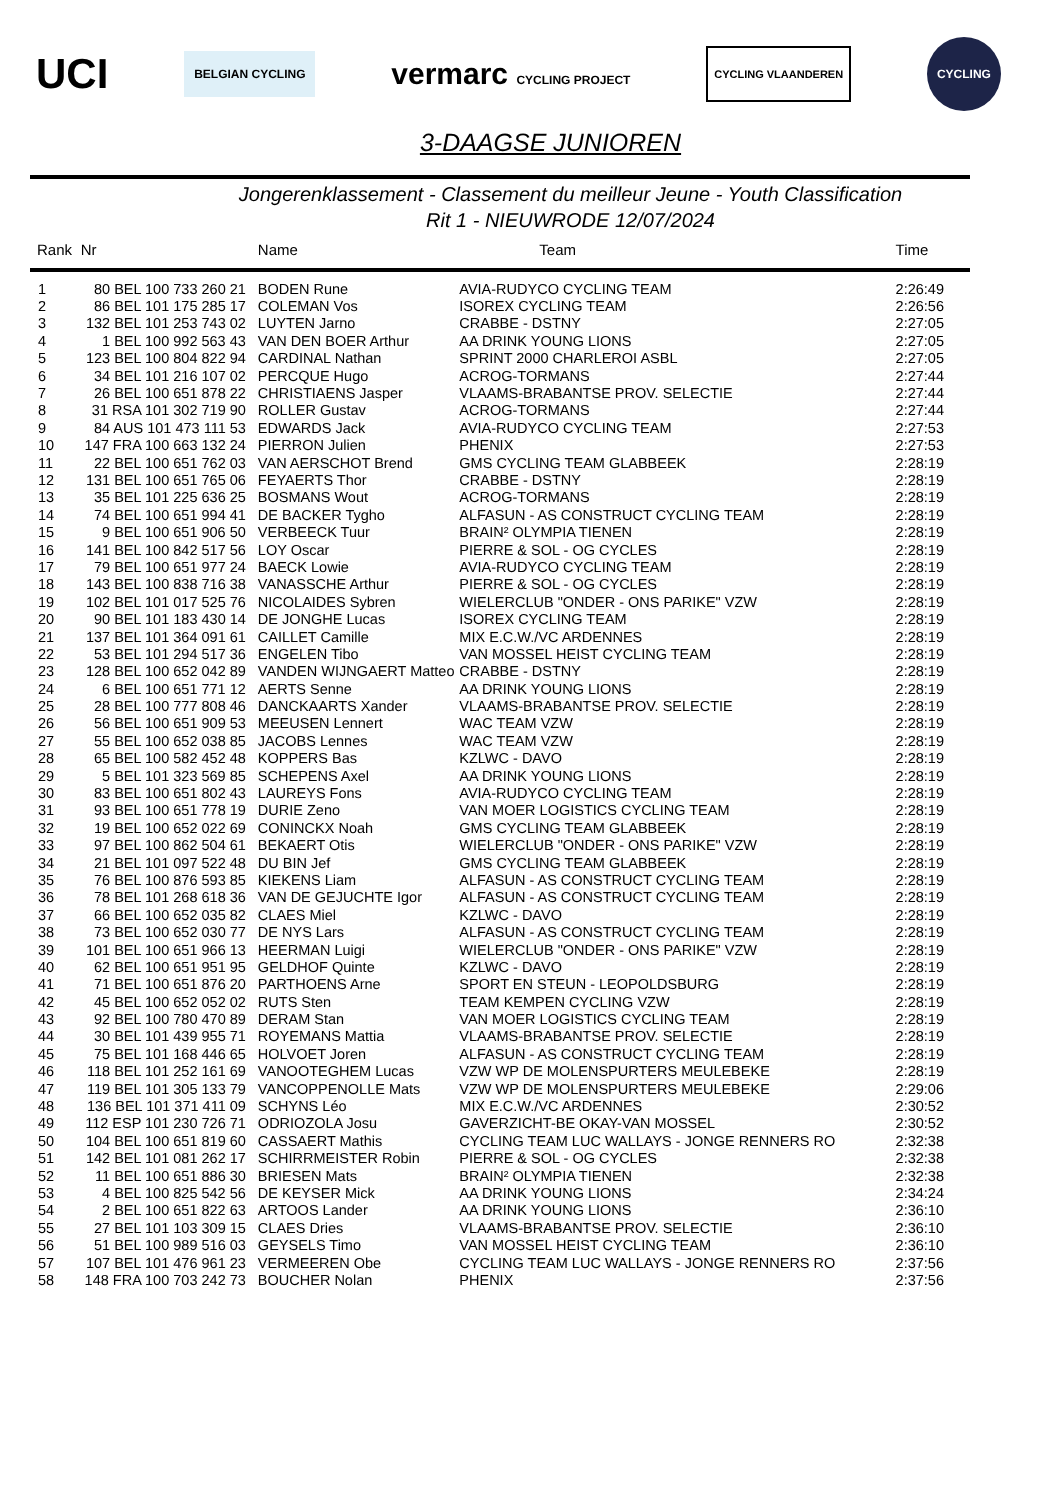UCI BELGIAN CYCLING vermarc CYCLING PROJECT CYCLING VLAANDEREN CYCLING
3-DAAGSE JUNIOREN
Jongerenklassement - Classement du meilleur Jeune - Youth Classification
Rit 1 - NIEUWRODE 12/07/2024
| Rank | Nr | Name | Team | Time |
| --- | --- | --- | --- | --- |
| 1 | 80 BEL 100 733 260 21 | BODEN Rune | AVIA-RUDYCO CYCLING TEAM | 2:26:49 |
| 2 | 86 BEL 101 175 285 17 | COLEMAN Vos | ISOREX CYCLING TEAM | 2:26:56 |
| 3 | 132 BEL 101 253 743 02 | LUYTEN Jarno | CRABBE - DSTNY | 2:27:05 |
| 4 | 1 BEL 100 992 563 43 | VAN DEN BOER Arthur | AA DRINK YOUNG LIONS | 2:27:05 |
| 5 | 123 BEL 100 804 822 94 | CARDINAL Nathan | SPRINT 2000 CHARLEROI ASBL | 2:27:05 |
| 6 | 34 BEL 101 216 107 02 | PERCQUE Hugo | ACROG-TORMANS | 2:27:44 |
| 7 | 26 BEL 100 651 878 22 | CHRISTIAENS Jasper | VLAAMS-BRABANTSE PROV. SELECTIE | 2:27:44 |
| 8 | 31 RSA 101 302 719 90 | ROLLER Gustav | ACROG-TORMANS | 2:27:44 |
| 9 | 84 AUS 101 473 111 53 | EDWARDS Jack | AVIA-RUDYCO CYCLING TEAM | 2:27:53 |
| 10 | 147 FRA 100 663 132 24 | PIERRON Julien | PHENIX | 2:27:53 |
| 11 | 22 BEL 100 651 762 03 | VAN AERSCHOT Brend | GMS CYCLING TEAM GLABBEEK | 2:28:19 |
| 12 | 131 BEL 100 651 765 06 | FEYAERTS Thor | CRABBE - DSTNY | 2:28:19 |
| 13 | 35 BEL 101 225 636 25 | BOSMANS Wout | ACROG-TORMANS | 2:28:19 |
| 14 | 74 BEL 100 651 994 41 | DE BACKER Tygho | ALFASUN - AS CONSTRUCT CYCLING TEAM | 2:28:19 |
| 15 | 9 BEL 100 651 906 50 | VERBEECK Tuur | BRAIN² OLYMPIA TIENEN | 2:28:19 |
| 16 | 141 BEL 100 842 517 56 | LOY Oscar | PIERRE & SOL - OG CYCLES | 2:28:19 |
| 17 | 79 BEL 100 651 977 24 | BAECK Lowie | AVIA-RUDYCO CYCLING TEAM | 2:28:19 |
| 18 | 143 BEL 100 838 716 38 | VANASSCHE Arthur | PIERRE & SOL - OG CYCLES | 2:28:19 |
| 19 | 102 BEL 101 017 525 76 | NICOLAIDES Sybren | WIELERCLUB "ONDER - ONS PARIKE" VZW | 2:28:19 |
| 20 | 90 BEL 101 183 430 14 | DE JONGHE Lucas | ISOREX CYCLING TEAM | 2:28:19 |
| 21 | 137 BEL 101 364 091 61 | CAILLET Camille | MIX E.C.W./VC ARDENNES | 2:28:19 |
| 22 | 53 BEL 101 294 517 36 | ENGELEN Tibo | VAN MOSSEL HEIST CYCLING TEAM | 2:28:19 |
| 23 | 128 BEL 100 652 042 89 | VANDEN WIJNGAERT Matteo | CRABBE - DSTNY | 2:28:19 |
| 24 | 6 BEL 100 651 771 12 | AERTS Senne | AA DRINK YOUNG LIONS | 2:28:19 |
| 25 | 28 BEL 100 777 808 46 | DANCKAARTS Xander | VLAAMS-BRABANTSE PROV. SELECTIE | 2:28:19 |
| 26 | 56 BEL 100 651 909 53 | MEEUSEN Lennert | WAC TEAM VZW | 2:28:19 |
| 27 | 55 BEL 100 652 038 85 | JACOBS Lennes | WAC TEAM VZW | 2:28:19 |
| 28 | 65 BEL 100 582 452 48 | KOPPERS Bas | KZLWC - DAVO | 2:28:19 |
| 29 | 5 BEL 101 323 569 85 | SCHEPENS Axel | AA DRINK YOUNG LIONS | 2:28:19 |
| 30 | 83 BEL 100 651 802 43 | LAUREYS Fons | AVIA-RUDYCO CYCLING TEAM | 2:28:19 |
| 31 | 93 BEL 100 651 778 19 | DURIE Zeno | VAN MOER LOGISTICS CYCLING TEAM | 2:28:19 |
| 32 | 19 BEL 100 652 022 69 | CONINCKX Noah | GMS CYCLING TEAM GLABBEEK | 2:28:19 |
| 33 | 97 BEL 100 862 504 61 | BEKAERT Otis | WIELERCLUB "ONDER - ONS PARIKE" VZW | 2:28:19 |
| 34 | 21 BEL 101 097 522 48 | DU BIN Jef | GMS CYCLING TEAM GLABBEEK | 2:28:19 |
| 35 | 76 BEL 100 876 593 85 | KIEKENS Liam | ALFASUN - AS CONSTRUCT CYCLING TEAM | 2:28:19 |
| 36 | 78 BEL 101 268 618 36 | VAN DE GEJUCHTE Igor | ALFASUN - AS CONSTRUCT CYCLING TEAM | 2:28:19 |
| 37 | 66 BEL 100 652 035 82 | CLAES Miel | KZLWC - DAVO | 2:28:19 |
| 38 | 73 BEL 100 652 030 77 | DE NYS Lars | ALFASUN - AS CONSTRUCT CYCLING TEAM | 2:28:19 |
| 39 | 101 BEL 100 651 966 13 | HEERMAN Luigi | WIELERCLUB "ONDER - ONS PARIKE" VZW | 2:28:19 |
| 40 | 62 BEL 100 651 951 95 | GELDHOF Quinte | KZLWC - DAVO | 2:28:19 |
| 41 | 71 BEL 100 651 876 20 | PARTHOENS Arne | SPORT EN STEUN - LEOPOLDSBURG | 2:28:19 |
| 42 | 45 BEL 100 652 052 02 | RUTS Sten | TEAM KEMPEN CYCLING VZW | 2:28:19 |
| 43 | 92 BEL 100 780 470 89 | DERAM Stan | VAN MOER LOGISTICS CYCLING TEAM | 2:28:19 |
| 44 | 30 BEL 101 439 955 71 | ROYEMANS Mattia | VLAAMS-BRABANTSE PROV. SELECTIE | 2:28:19 |
| 45 | 75 BEL 101 168 446 65 | HOLVOET Joren | ALFASUN - AS CONSTRUCT CYCLING TEAM | 2:28:19 |
| 46 | 118 BEL 101 252 161 69 | VANOOTEGHEM Lucas | VZW WP DE MOLENSPURTERS MEULEBEKE | 2:28:19 |
| 47 | 119 BEL 101 305 133 79 | VANCOPPENOLLE Mats | VZW WP DE MOLENSPURTERS MEULEBEKE | 2:29:06 |
| 48 | 136 BEL 101 371 411 09 | SCHYNS Léo | MIX E.C.W./VC ARDENNES | 2:30:52 |
| 49 | 112 ESP 101 230 726 71 | ODRIOZOLA Josu | GAVERZICHT-BE OKAY-VAN MOSSEL | 2:30:52 |
| 50 | 104 BEL 100 651 819 60 | CASSAERT Mathis | CYCLING TEAM LUC WALLAYS - JONGE RENNERS RO | 2:32:38 |
| 51 | 142 BEL 101 081 262 17 | SCHIRRMEISTER Robin | PIERRE & SOL - OG CYCLES | 2:32:38 |
| 52 | 11 BEL 100 651 886 30 | BRIESEN Mats | BRAIN² OLYMPIA TIENEN | 2:32:38 |
| 53 | 4 BEL 100 825 542 56 | DE KEYSER Mick | AA DRINK YOUNG LIONS | 2:34:24 |
| 54 | 2 BEL 100 651 822 63 | ARTOOS Lander | AA DRINK YOUNG LIONS | 2:36:10 |
| 55 | 27 BEL 101 103 309 15 | CLAES Dries | VLAAMS-BRABANTSE PROV. SELECTIE | 2:36:10 |
| 56 | 51 BEL 100 989 516 03 | GEYSELS Timo | VAN MOSSEL HEIST CYCLING TEAM | 2:36:10 |
| 57 | 107 BEL 101 476 961 23 | VERMEEREN Obe | CYCLING TEAM LUC WALLAYS - JONGE RENNERS RO | 2:37:56 |
| 58 | 148 FRA 100 703 242 73 | BOUCHER Nolan | PHENIX | 2:37:56 |